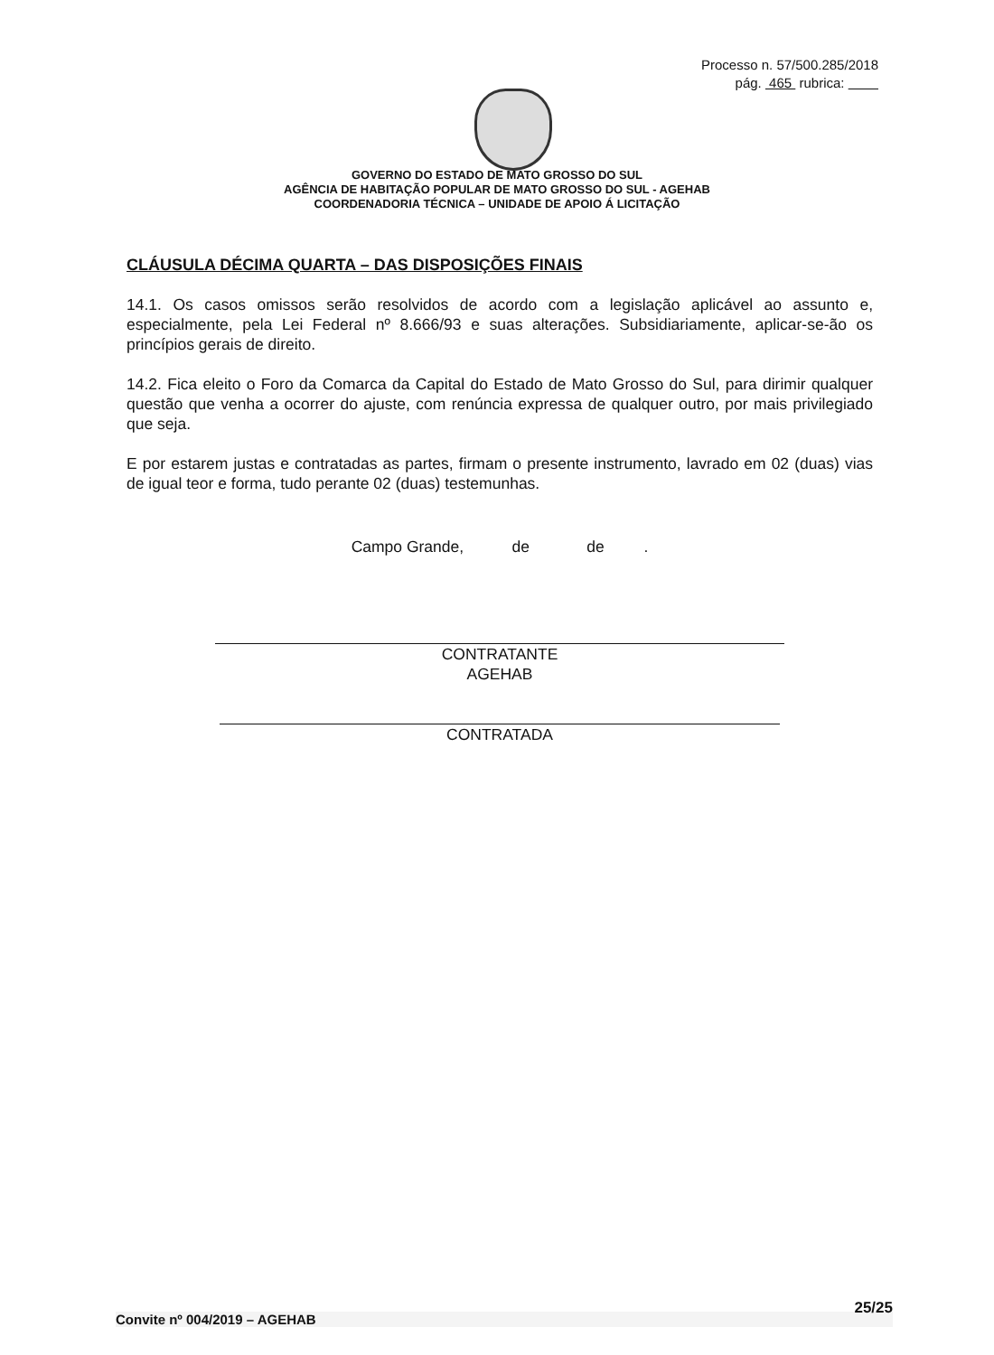Processo n. 57/500.285/2018
pág. 465 rubrica:
GOVERNO DO ESTADO DE MATO GROSSO DO SUL
AGÊNCIA DE HABITAÇÃO POPULAR DE MATO GROSSO DO SUL - AGEHAB
COORDENADORIA TÉCNICA – UNIDADE DE APOIO Á LICITAÇÃO
CLÁUSULA DÉCIMA QUARTA – DAS DISPOSIÇÕES FINAIS
14.1. Os casos omissos serão resolvidos de acordo com a legislação aplicável ao assunto e, especialmente, pela Lei Federal nº 8.666/93 e suas alterações. Subsidiariamente, aplicar-se-ão os princípios gerais de direito.
14.2. Fica eleito o Foro da Comarca da Capital do Estado de Mato Grosso do Sul, para dirimir qualquer questão que venha a ocorrer do ajuste, com renúncia expressa de qualquer outro, por mais privilegiado que seja.
E por estarem justas e contratadas as partes, firmam o presente instrumento, lavrado em 02 (duas) vias de igual teor e forma, tudo perante 02 (duas) testemunhas.
Campo Grande, de de .
CONTRATANTE
AGEHAB
CONTRATADA
Convite nº 004/2019 – AGEHAB 25/25